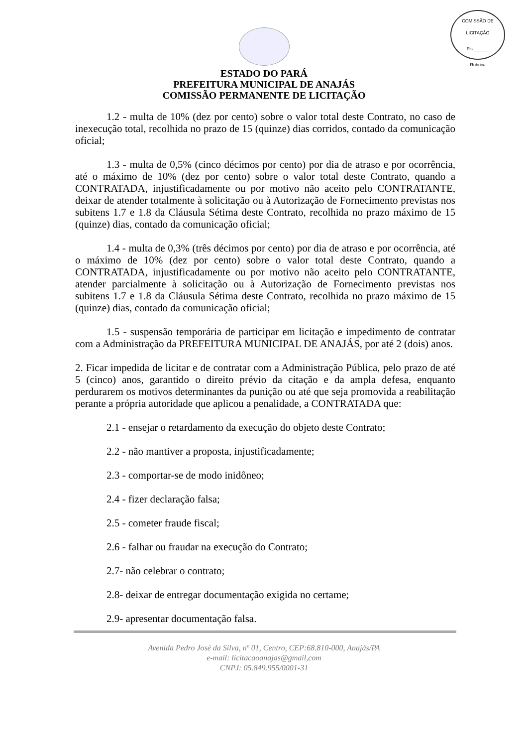COMISSÃO DE LICITAÇÃO
Fls.______
Rubrica
ESTADO DO PARÁ
PREFEITURA MUNICIPAL DE ANAJÁS
COMISSÃO PERMANENTE DE LICITAÇÃO
1.2 - multa de 10% (dez por cento) sobre o valor total deste Contrato, no caso de inexecução total, recolhida no prazo de 15 (quinze) dias corridos, contado da comunicação oficial;
1.3 - multa de 0,5% (cinco décimos por cento) por dia de atraso e por ocorrência, até o máximo de 10% (dez por cento) sobre o valor total deste Contrato, quando a CONTRATADA, injustificadamente ou por motivo não aceito pelo CONTRATANTE, deixar de atender totalmente à solicitação ou à Autorização de Fornecimento previstas nos subitens 1.7 e 1.8 da Cláusula Sétima deste Contrato, recolhida no prazo máximo de 15 (quinze) dias, contado da comunicação oficial;
1.4 - multa de 0,3% (três décimos por cento) por dia de atraso e por ocorrência, até o máximo de 10% (dez por cento) sobre o valor total deste Contrato, quando a CONTRATADA, injustificadamente ou por motivo não aceito pelo CONTRATANTE, atender parcialmente à solicitação ou à Autorização de Fornecimento previstas nos subitens 1.7 e 1.8 da Cláusula Sétima deste Contrato, recolhida no prazo máximo de 15 (quinze) dias, contado da comunicação oficial;
1.5 - suspensão temporária de participar em licitação e impedimento de contratar com a Administração da PREFEITURA MUNICIPAL DE ANAJÁS, por até 2 (dois) anos.
2. Ficar impedida de licitar e de contratar com a Administração Pública, pelo prazo de até 5 (cinco) anos, garantido o direito prévio da citação e da ampla defesa, enquanto perdurarem os motivos determinantes da punição ou até que seja promovida a reabilitação perante a própria autoridade que aplicou a penalidade, a CONTRATADA que:
2.1 - ensejar o retardamento da execução do objeto deste Contrato;
2.2 - não mantiver a proposta, injustificadamente;
2.3 - comportar-se de modo inidôneo;
2.4 - fizer declaração falsa;
2.5 - cometer fraude fiscal;
2.6 - falhar ou fraudar na execução do Contrato;
2.7- não celebrar o contrato;
2.8- deixar de entregar documentação exigida no certame;
2.9- apresentar documentação falsa.
Avenida Pedro José da Silva, nº 01, Centro, CEP:68.810-000, Anajás/PA
e-mail: licitacaoanajas@gmail,com
CNPJ: 05.849.955/0001-31